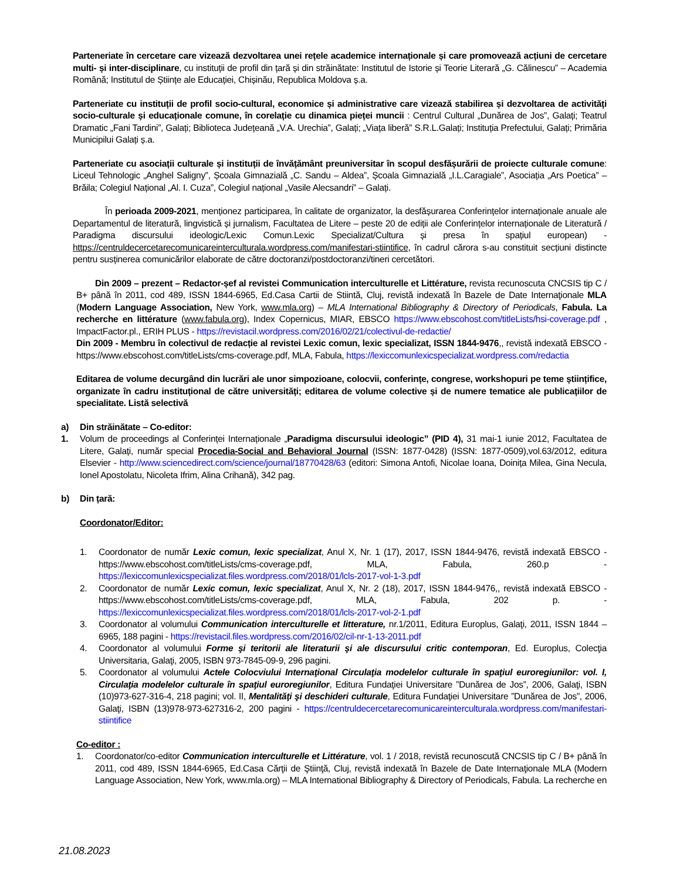Parteneriate în cercetare care vizează dezvoltarea unei rețele academice internaționale și care promovează acțiuni de cercetare multi- și inter-disciplinare, cu instituții de profil din țară și din străinătate: Institutul de Istorie și Teorie Literară „G. Călinescu” – Academia Română; Institutul de Științe ale Educației, Chișinău, Republica Moldova ș.a.
Parteneriate cu instituții de profil socio-cultural, economice și administrative care vizează stabilirea și dezvoltarea de activități socio-culturale și educaționale comune, în corelație cu dinamica pieței muncii : Centrul Cultural „Dunărea de Jos”, Galați; Teatrul Dramatic „Fani Tardini”, Galați; Biblioteca Județeană „V.A. Urechia”, Galați; „Viața liberă” S.R.L.Galați; Instituția Prefectului, Galați; Primăria Municipilui Galați ș.a.
Parteneriate cu asociații culturale și instituții de învățământ preuniversitar în scopul desfășurării de proiecte culturale comune: Liceul Tehnologic „Anghel Saligny”, Școala Gimnazială „C. Sandu – Aldea”, Școala Gimnazială „I.L.Caragiale”, Asociația „Ars Poetica” – Brăila; Colegiul Național „Al. I. Cuza”, Colegiul național „Vasile Alecsandri” – Galați.
În perioada 2009-2021, menționez participarea, în calitate de organizator, la desfășurarea Conferințelor internaționale anuale ale Departamentul de literatură, lingvistică și jurnalism, Facultatea de Litere – peste 20 de ediții ale Conferințelor internaționale de Literatură / Paradigma discursului ideologic/Lexic Comun.Lexic Specializat/Cultura și presa în spațiul european) - https://centruldecercetarecomunicareinterculturala.wordpress.com/manifestari-stiintifice, în cadrul cărora s-au constituit secțiuni distincte pentru susținerea comunicărilor elaborate de către doctoranzi/postdoctoranzi/tineri cercetători.
Din 2009 – prezent – Redactor-șef al revistei Communication interculturelle et Littérature, revista recunoscuta CNCSIS tip C / B+ până în 2011, cod 489, ISSN 1844-6965, Ed.Casa Cartii de Stiintă, Cluj, revistă indexată în Bazele de Date Internaţionale MLA (Modern Language Association, New York, www.mla.org) – MLA International Bibliography & Directory of Periodicals, Fabula. La recherche en littérature (www.fabula.org), Index Copernicus, MIAR, EBSCO https://www.ebscohost.com/titleLists/hsi-coverage.pdf , ImpactFactor.pl., ERIH PLUS - https://revistacil.wordpress.com/2016/02/21/colectivul-de-redactie/
Din 2009 - Membru în colectivul de redacție al revistei Lexic comun, lexic specializat, ISSN 1844-9476,, revistă indexată EBSCO - https://www.ebscohost.com/titleLists/cms-coverage.pdf, MLA, Fabula, https://lexiccomunlexicspecializat.wordpress.com/redactia
Editarea de volume decurgând din lucrări ale unor simpozioane, colocvii, conferințe, congrese, workshopuri pe teme științifice, organizate în cadru instituțional de către universități; editarea de volume colective și de numere tematice ale publicațiilor de specialitate. Listă selectivă
a) Din străinătate – Co-editor:
1. Volum de proceedings al Conferinței Internaționale „Paradigma discursului ideologic” (PID 4), 31 mai-1 iunie 2012, Facultatea de Litere, Galați, număr special Procedia-Social and Behavioral Journal (ISSN: 1877-0428) (ISSN: 1877-0509),vol.63/2012, editura Elsevier - http://www.sciencedirect.com/science/journal/18770428/63 (editori: Simona Antofi, Nicolae Ioana, Doinița Milea, Gina Necula, Ionel Apostolatu, Nicoleta Ifrim, Alina Crihană), 342 pag.
b) Din țară:
Coordonator/Editor:
1. Coordonator de număr Lexic comun, lexic specializat, Anul X, Nr. 1 (17), 2017, ISSN 1844-9476, revistă indexată EBSCO - https://www.ebscohost.com/titleLists/cms-coverage.pdf, MLA, Fabula, 260.p - https://lexiccomunlexicspecializat.files.wordpress.com/2018/01/lcls-2017-vol-1-3.pdf
2. Coordonator de număr Lexic comun, lexic specializat, Anul X, Nr. 2 (18), 2017, ISSN 1844-9476,, revistă indexată EBSCO - https://www.ebscohost.com/titleLists/cms-coverage.pdf, MLA, Fabula, 202 p. - https://lexiccomunlexicspecializat.files.wordpress.com/2018/01/lcls-2017-vol-2-1.pdf
3. Coordonator al volumului Communication interculturelle et litterature, nr.1/2011, Editura Europlus, Galaţi, 2011, ISSN 1844 – 6965, 188 pagini - https://revistacil.files.wordpress.com/2016/02/cil-nr-1-13-2011.pdf
4. Coordonator al volumului Forme şi teritorii ale literaturii şi ale discursului critic contemporan, Ed. Europlus, Colecţia Universitaria, Galaţi, 2005, ISBN 973-7845-09-9, 296 pagini.
5. Coordonator al volumului Actele Colocviului Internaţional Circulaţia modelelor culturale în spaţiul euroregiunilor: vol. I, Circulaţia modelelor culturale în spaţiul euroregiunilor, Editura Fundaţiei Universitare ”Dunărea de Jos”, 2006, Galaţi, ISBN (10)973-627-316-4, 218 pagini; vol. II, Mentalităţi şi deschideri culturale, Editura Fundaţiei Universitare ”Dunărea de Jos”, 2006, Galaţi, ISBN (13)978-973-627316-2, 200 pagini - https://centruldecercetarecomunicareinterculturala.wordpress.com/manifestari-stiintifice
Co-editor :
1. Coordonator/co-editor Communication interculturelle et Littérature, vol. 1 / 2018, revistă recunoscută CNCSIS tip C / B+ până în 2011, cod 489, ISSN 1844-6965, Ed.Casa Cărţii de Ştiinţă, Cluj, revistă indexată în Bazele de Date Internaţionale MLA (Modern Language Association, New York, www.mla.org) – MLA International Bibliography & Directory of Periodicals, Fabula. La recherche en
21.08.2023